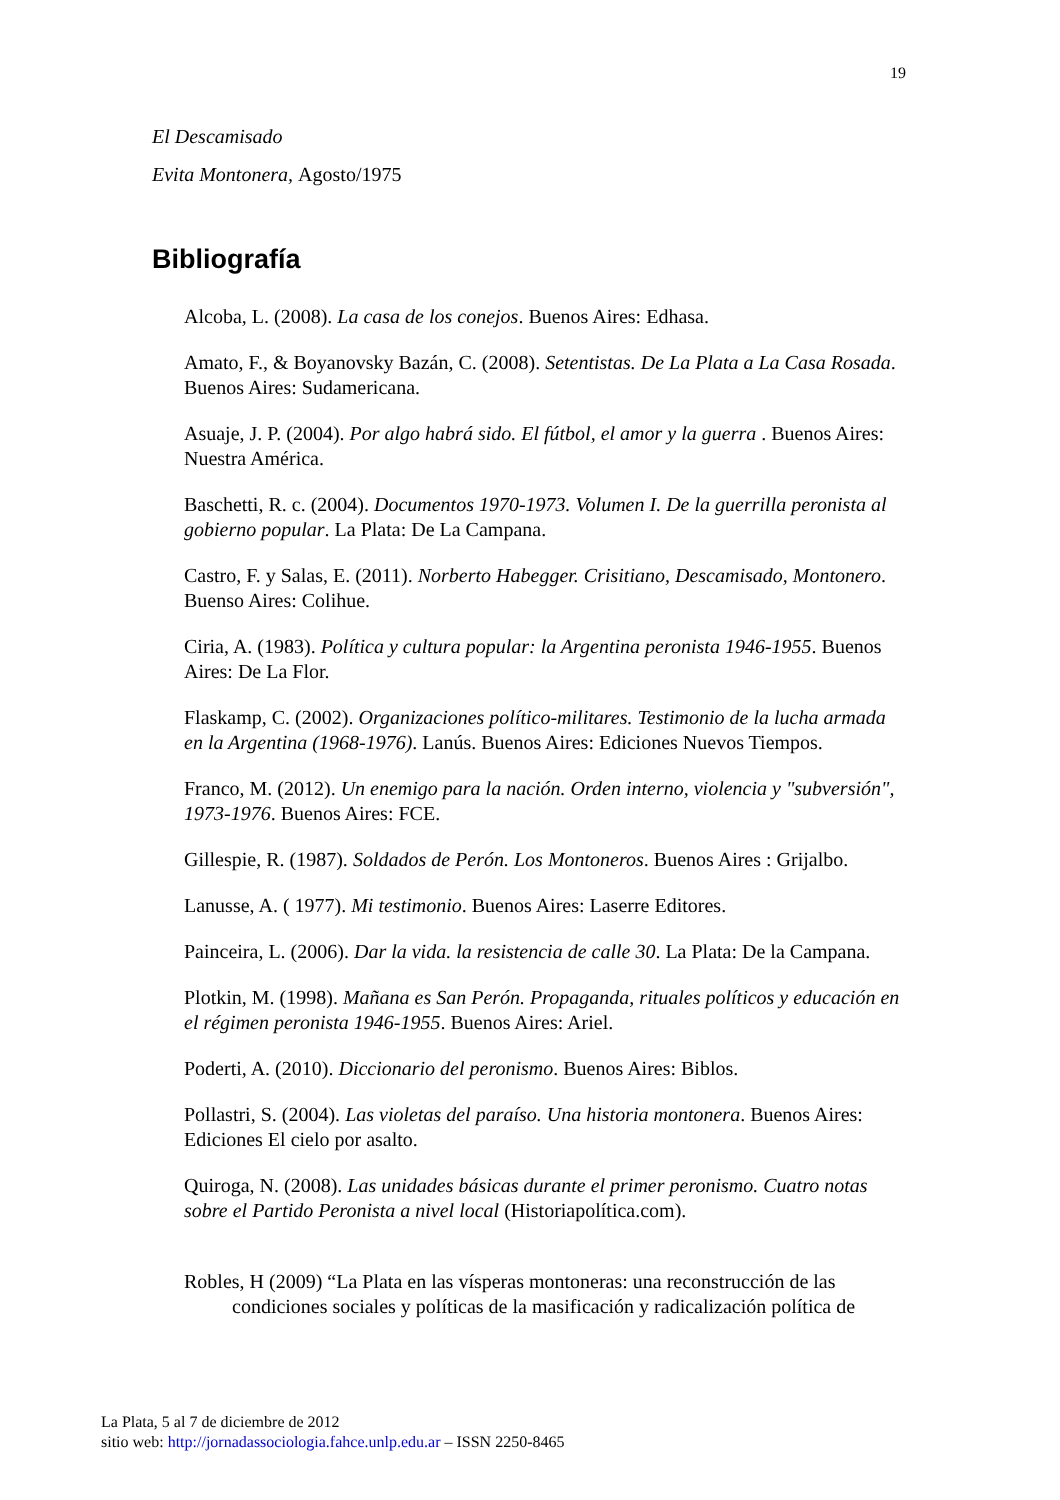19
El Descamisado
Evita Montonera, Agosto/1975
Bibliografía
Alcoba, L. (2008). La casa de los conejos. Buenos Aires: Edhasa.
Amato, F., & Boyanovsky Bazán, C. (2008). Setentistas. De La Plata a La Casa Rosada. Buenos Aires: Sudamericana.
Asuaje, J. P. (2004). Por algo habrá sido. El fútbol, el amor y la guerra . Buenos Aires: Nuestra América.
Baschetti, R. c. (2004). Documentos 1970-1973. Volumen I. De la guerrilla peronista al gobierno popular. La Plata: De La Campana.
Castro, F. y Salas, E. (2011). Norberto Habegger. Crisitiano, Descamisado, Montonero. Buenso Aires: Colihue.
Ciria, A. (1983). Política y cultura popular: la Argentina peronista 1946-1955. Buenos Aires: De La Flor.
Flaskamp, C. (2002). Organizaciones político-militares. Testimonio de la lucha armada en la Argentina (1968-1976). Lanús. Buenos Aires: Ediciones Nuevos Tiempos.
Franco, M. (2012). Un enemigo para la nación. Orden interno, violencia y "subversión", 1973-1976. Buenos Aires: FCE.
Gillespie, R. (1987). Soldados de Perón. Los Montoneros. Buenos Aires : Grijalbo.
Lanusse, A. ( 1977). Mi testimonio. Buenos Aires: Laserre Editores.
Painceira, L. (2006). Dar la vida. la resistencia de calle 30. La Plata: De la Campana.
Plotkin, M. (1998). Mañana es San Perón. Propaganda, rituales políticos y educación en el régimen peronista 1946-1955. Buenos Aires: Ariel.
Poderti, A. (2010). Diccionario del peronismo. Buenos Aires: Biblos.
Pollastri, S. (2004). Las violetas del paraíso. Una historia montonera. Buenos Aires: Ediciones El cielo por asalto.
Quiroga, N. (2008). Las unidades básicas durante el primer peronismo. Cuatro notas sobre el Partido Peronista a nivel local (Historiapolítica.com).
Robles, H (2009) “La Plata en las vísperas montoneras: una reconstrucción de las condiciones sociales y políticas de la masificación y radicalización política de
La Plata, 5 al 7 de diciembre de 2012
sitio web: http://jornadassociologia.fahce.unlp.edu.ar – ISSN 2250-8465